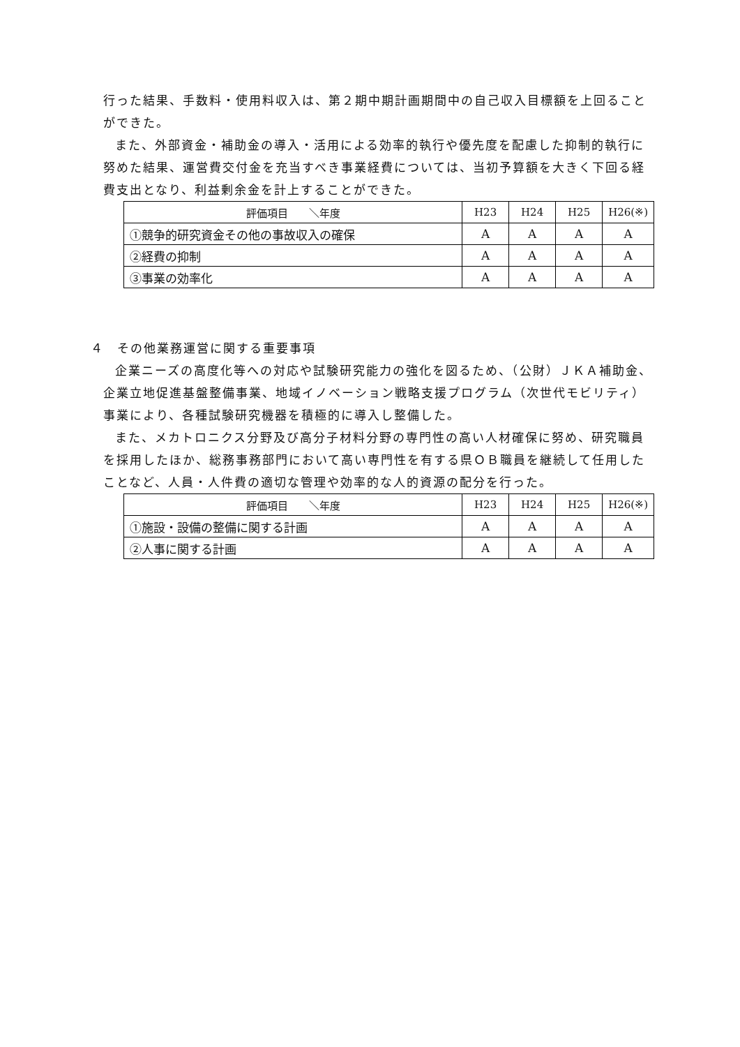行った結果、手数料・使用料収入は、第２期中期計画期間中の自己収入目標額を上回ることができた。
また、外部資金・補助金の導入・活用による効率的執行や優先度を配慮した抑制的執行に努めた結果、運営費交付金を充当すべき事業経費については、当初予算額を大きく下回る経費支出となり、利益剰余金を計上することができた。
| 評価項目 ＼年度 | H23 | H24 | H25 | H26(※) |
| --- | --- | --- | --- | --- |
| ①競争的研究資金その他の事故収入の確保 | A | A | A | A |
| ②経費の抑制 | A | A | A | A |
| ③事業の効率化 | A | A | A | A |
４　その他業務運営に関する重要事項
企業ニーズの高度化等への対応や試験研究能力の強化を図るため、（公財）ＪＫＡ補助金、企業立地促進基盤整備事業、地域イノベーション戦略支援プログラム（次世代モビリティ）事業により、各種試験研究機器を積極的に導入し整備した。
また、メカトロニクス分野及び高分子材料分野の専門性の高い人材確保に努め、研究職員を採用したほか、総務事務部門において高い専門性を有する県ＯＢ職員を継続して任用したことなど、人員・人件費の適切な管理や効率的な人的資源の配分を行った。
| 評価項目 ＼年度 | H23 | H24 | H25 | H26(※) |
| --- | --- | --- | --- | --- |
| ①施設・設備の整備に関する計画 | A | A | A | A |
| ②人事に関する計画 | A | A | A | A |